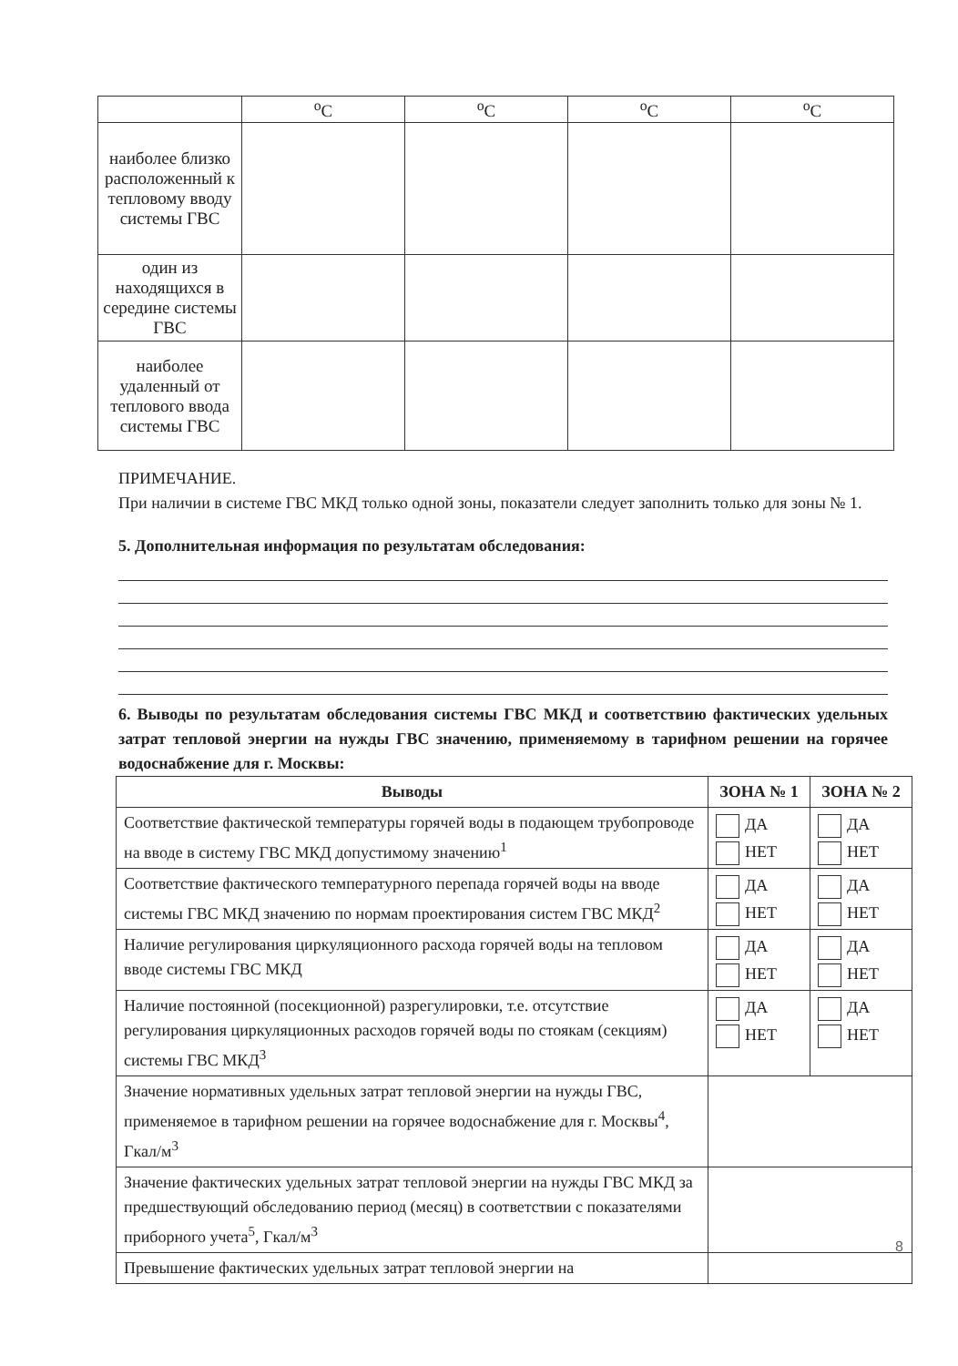| | <sup>o</sup> C | <sup>o</sup> C | <sup>o</sup> C | <sup>o</sup> C |
| наиболее близко расположенный к тепловому вводу системы ГВС | | | | |
| один из находящихся в середине системы ГВС | | | | |
| наиболее удаленный от теплового ввода системы ГВС | | | | |
ПРИМЕЧАНИЕ.
При наличии в системе ГВС МКД только одной зоны, показатели следует заполнить только для зоны № 1.
5. Дополнительная информация по результатам обследования:
6. Выводы по результатам обследования системы ГВС МКД и соответствию фактических удельных затрат тепловой энергии на нужды ГВС значению, применяемому в тарифном решении на горячее водоснабжение для г. Москвы:
| Выводы | ЗОНА № 1 | ЗОНА № 2 |
| --- | --- | --- |
| Соответствие фактической температуры горячей воды в подающем трубопроводе на вводе в систему ГВС МКД допустимому значению<sup>1</sup> | ДА НЕТ | ДА НЕТ |
| Соответствие фактического температурного перепада горячей воды на вводе системы ГВС МКД значению по нормам проектирования систем ГВС МКД<sup>2</sup> | ДА НЕТ | ДА НЕТ |
| Наличие регулирования циркуляционного расхода горячей воды на тепловом вводе системы ГВС МКД | ДА НЕТ | ДА НЕТ |
| Наличие постоянной (посекционной) разрегулировки, т.е. отсутствие регулирования циркуляционных расходов горячей воды по стоякам (секциям) системы ГВС МКД<sup>3</sup> | ДА НЕТ | ДА НЕТ |
| Значение нормативных удельных затрат тепловой энергии на нужды ГВС, применяемое в тарифном решении на горячее водоснабжение для г. Москвы<sup>4</sup>, Гкал/м<sup>3</sup> | | |
| Значение фактических удельных затрат тепловой энергии на нужды ГВС МКД за предшествующий обследованию период (месяц) в соответствии с показателями приборного учета<sup>5</sup>, Гкал/м<sup>3</sup> | | |
| Превышение фактических удельных затрат тепловой энергии на | | |
8